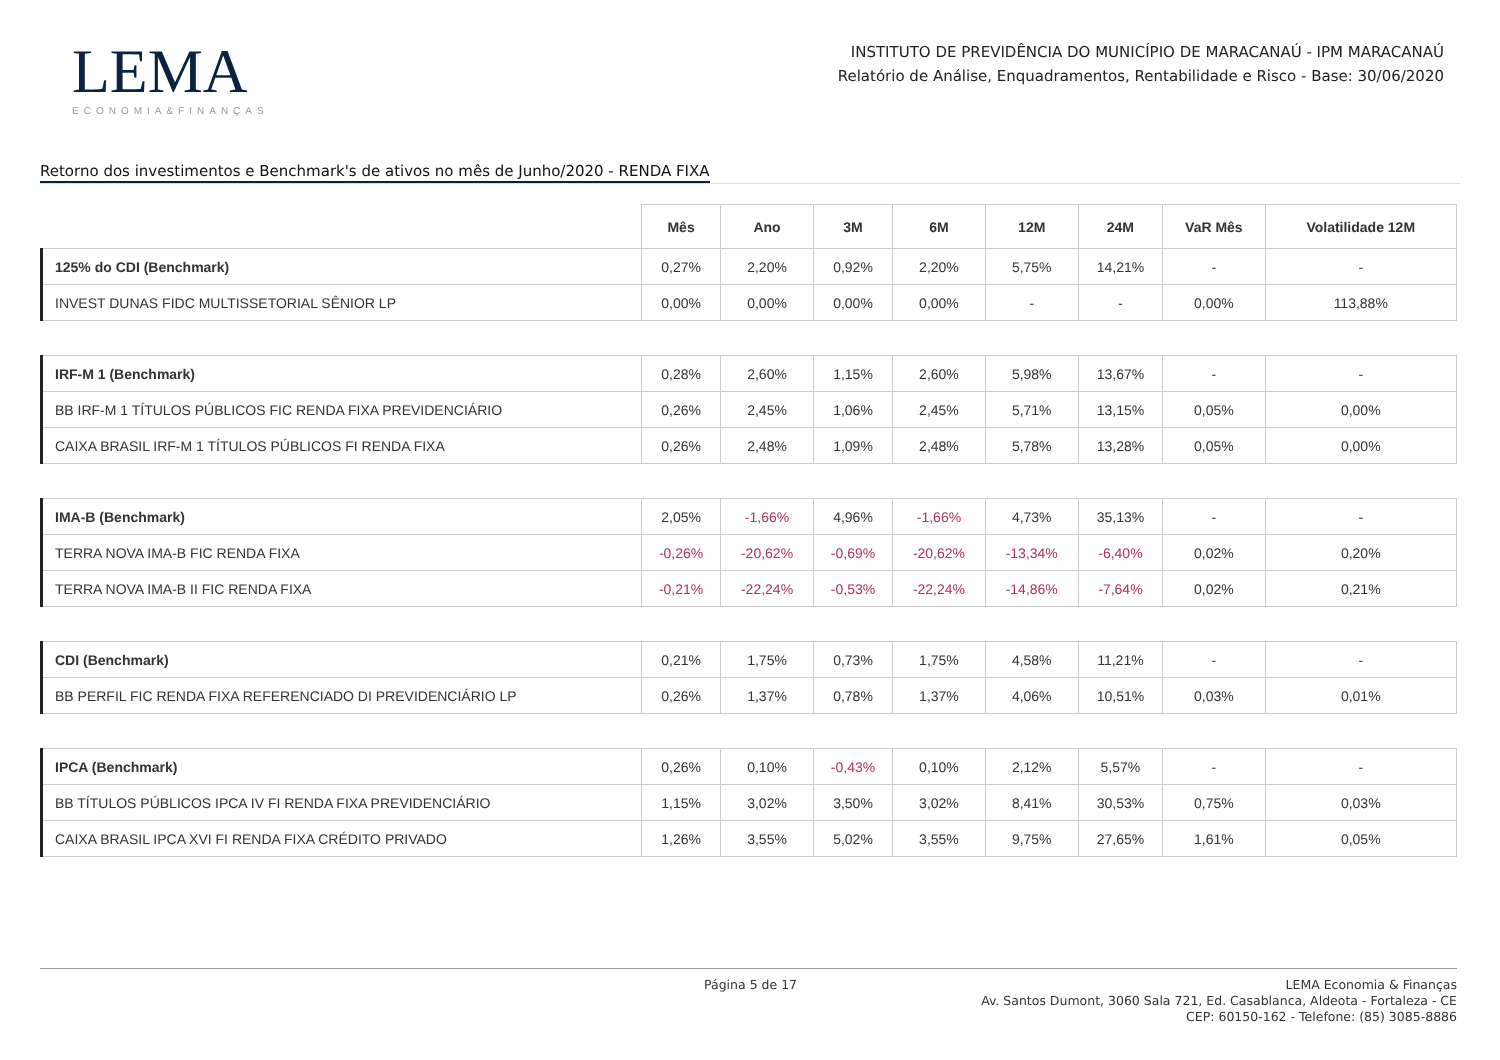LEMA
ECONOMIA&FINANÇAS
INSTITUTO DE PREVIDÊNCIA DO MUNICÍPIO DE MARACANAÚ - IPM MARACANAÚ
Relatório de Análise, Enquadramentos, Rentabilidade e Risco - Base: 30/06/2020
Retorno dos investimentos e Benchmark's de ativos no mês de Junho/2020 - RENDA FIXA
| | Mês | Ano | 3M | 6M | 12M | 24M | VaR Mês | Volatilidade 12M |
| --- | --- | --- | --- | --- | --- | --- | --- | --- |
| 125% do CDI (Benchmark) | 0,27% | 2,20% | 0,92% | 2,20% | 5,75% | 14,21% | - | - |
| INVEST DUNAS FIDC MULTISSETORIAL SÊNIOR LP | 0,00% | 0,00% | 0,00% | 0,00% | - | - | 0,00% | 113,88% |
| IRF-M 1 (Benchmark) | 0,28% | 2,60% | 1,15% | 2,60% | 5,98% | 13,67% | - | - |
| BB IRF-M 1 TÍTULOS PÚBLICOS FIC RENDA FIXA PREVIDENCIÁRIO | 0,26% | 2,45% | 1,06% | 2,45% | 5,71% | 13,15% | 0,05% | 0,00% |
| CAIXA BRASIL IRF-M 1 TÍTULOS PÚBLICOS FI RENDA FIXA | 0,26% | 2,48% | 1,09% | 2,48% | 5,78% | 13,28% | 0,05% | 0,00% |
| IMA-B (Benchmark) | 2,05% | -1,66% | 4,96% | -1,66% | 4,73% | 35,13% | - | - |
| TERRA NOVA IMA-B FIC RENDA FIXA | -0,26% | -20,62% | -0,69% | -20,62% | -13,34% | -6,40% | 0,02% | 0,20% |
| TERRA NOVA IMA-B II FIC RENDA FIXA | -0,21% | -22,24% | -0,53% | -22,24% | -14,86% | -7,64% | 0,02% | 0,21% |
| CDI (Benchmark) | 0,21% | 1,75% | 0,73% | 1,75% | 4,58% | 11,21% | - | - |
| BB PERFIL FIC RENDA FIXA REFERENCIADO DI PREVIDENCIÁRIO LP | 0,26% | 1,37% | 0,78% | 1,37% | 4,06% | 10,51% | 0,03% | 0,01% |
| IPCA (Benchmark) | 0,26% | 0,10% | -0,43% | 0,10% | 2,12% | 5,57% | - | - |
| BB TÍTULOS PÚBLICOS IPCA IV FI RENDA FIXA PREVIDENCIÁRIO | 1,15% | 3,02% | 3,50% | 3,02% | 8,41% | 30,53% | 0,75% | 0,03% |
| CAIXA BRASIL IPCA XVI FI RENDA FIXA CRÉDITO PRIVADO | 1,26% | 3,55% | 5,02% | 3,55% | 9,75% | 27,65% | 1,61% | 0,05% |
Página 5 de 17 LEMA Economia & Finanças
Av. Santos Dumont, 3060 Sala 721, Ed. Casablanca, Aldeota - Fortaleza - CE
CEP: 60150-162 - Telefone: (85) 3085-8886